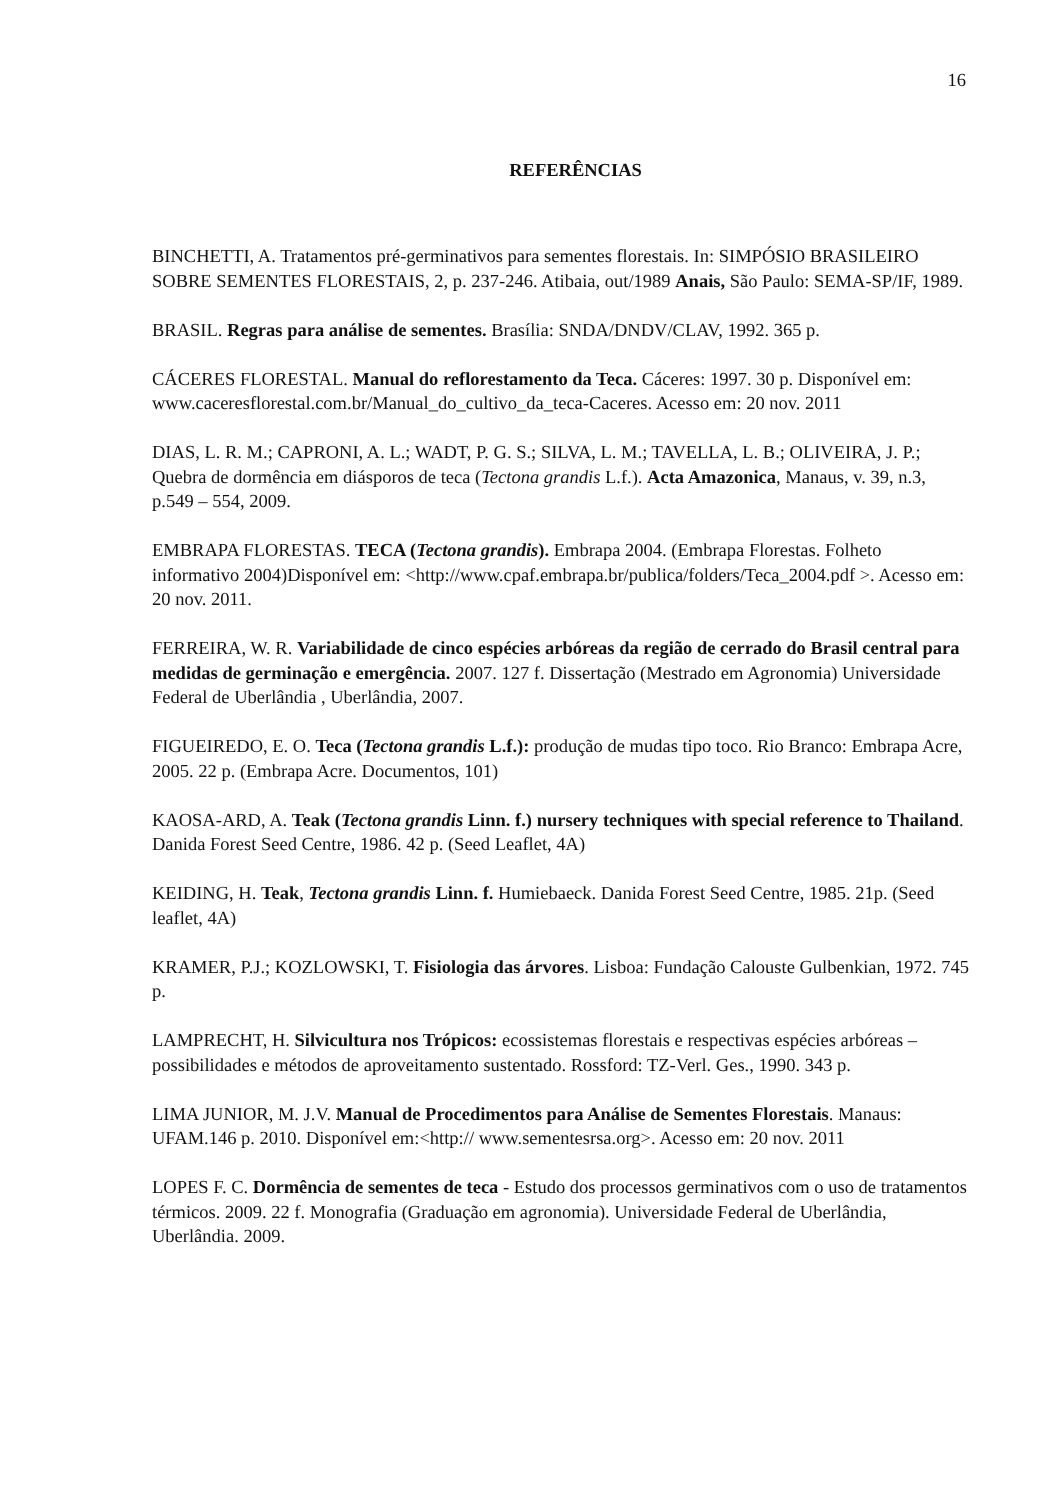16
REFERÊNCIAS
BINCHETTI, A. Tratamentos pré-germinativos para sementes florestais. In: SIMPÓSIO BRASILEIRO SOBRE SEMENTES FLORESTAIS, 2, p. 237-246. Atibaia, out/1989 Anais, São Paulo: SEMA-SP/IF, 1989.
BRASIL. Regras para análise de sementes. Brasília: SNDA/DNDV/CLAV, 1992. 365 p.
CÁCERES FLORESTAL. Manual do reflorestamento da Teca. Cáceres: 1997. 30 p. Disponível em: www.caceresflorestal.com.br/Manual_do_cultivo_da_teca-Caceres. Acesso em: 20 nov. 2011
DIAS, L. R. M.; CAPRONI, A. L.; WADT, P. G. S.; SILVA, L. M.; TAVELLA, L. B.; OLIVEIRA, J. P.; Quebra de dormência em diásporos de teca (Tectona grandis L.f.). Acta Amazonica, Manaus, v. 39, n.3, p.549 – 554, 2009.
EMBRAPA FLORESTAS. TECA (Tectona grandis). Embrapa 2004. (Embrapa Florestas. Folheto informativo 2004)Disponível em: <http://www.cpaf.embrapa.br/publica/folders/Teca_2004.pdf >. Acesso em: 20 nov. 2011.
FERREIRA, W. R. Variabilidade de cinco espécies arbóreas da região de cerrado do Brasil central para medidas de germinação e emergência. 2007. 127 f. Dissertação (Mestrado em Agronomia) Universidade Federal de Uberlândia , Uberlândia, 2007.
FIGUEIREDO, E. O. Teca (Tectona grandis L.f.): produção de mudas tipo toco. Rio Branco: Embrapa Acre, 2005. 22 p. (Embrapa Acre. Documentos, 101)
KAOSA-ARD, A. Teak (Tectona grandis Linn. f.) nursery techniques with special reference to Thailand. Danida Forest Seed Centre, 1986. 42 p. (Seed Leaflet, 4A)
KEIDING, H. Teak, Tectona grandis Linn. f. Humiebaeck. Danida Forest Seed Centre, 1985. 21p. (Seed leaflet, 4A)
KRAMER, P.J.; KOZLOWSKI, T. Fisiologia das árvores. Lisboa: Fundação Calouste Gulbenkian, 1972. 745 p.
LAMPRECHT, H. Silvicultura nos Trópicos: ecossistemas florestais e respectivas espécies arbóreas – possibilidades e métodos de aproveitamento sustentado. Rossford: TZ-Verl. Ges., 1990. 343 p.
LIMA JUNIOR, M. J.V. Manual de Procedimentos para Análise de Sementes Florestais. Manaus: UFAM.146 p. 2010. Disponível em:<http:// www.sementesrsa.org>. Acesso em: 20 nov. 2011
LOPES F. C. Dormência de sementes de teca - Estudo dos processos germinativos com o uso de tratamentos térmicos. 2009. 22 f. Monografia (Graduação em agronomia). Universidade Federal de Uberlândia, Uberlândia. 2009.